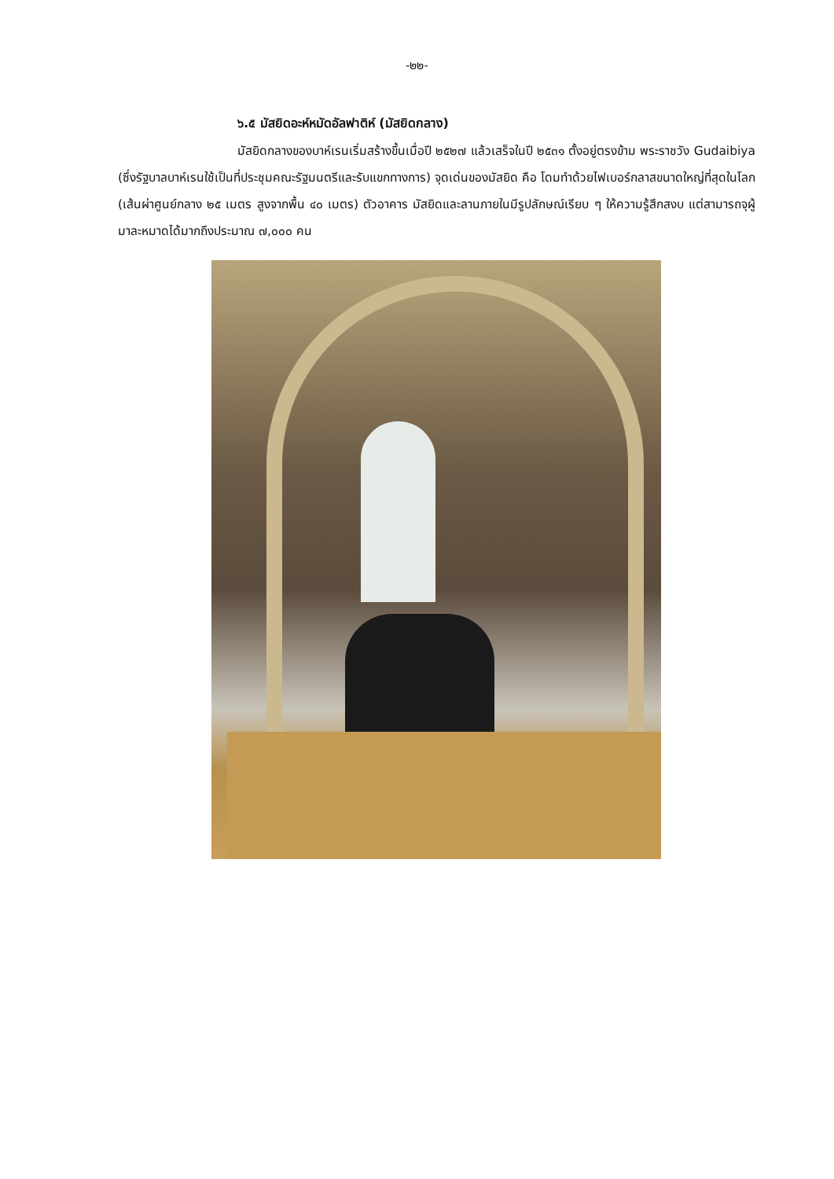-๒๒-
๖.๕ มัสยิดอะห์หมัดอัลฟาติห์ (มัสยิดกลาง)
มัสยิดกลางของบาห์เรนเริ่มสร้างขึ้นเมื่อปี ๒๕๒๗ แล้วเสร็จในปี ๒๕๓๑ ตั้งอยู่ตรงข้าม พระราชวัง Gudaibiya (ซึ่งรัฐบาลบาห์เรนใช้เป็นที่ประชุมคณะรัฐมนตรีและรับแขกทางการ) จุดเด่นของมัสยิด คือ โดมทำด้วยไฟเบอร์กลาสขนาดใหญ่ที่สุดในโลก (เส้นผ่าศูนย์กลาง ๒๕ เมตร สูงจากพื้น ๔๐ เมตร) ตัวอาคาร มัสยิดและลานภายในมีรูปลักษณ์เรียบ ๆ ให้ความรู้สึกสงบ แต่สามารถจุผู้มาละหมาดได้มากถึงประมาณ ๗,๐๐๐ คน